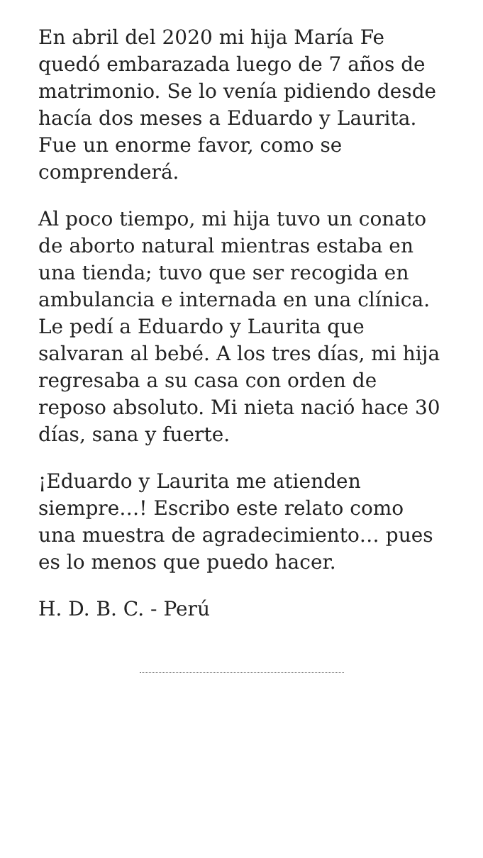En abril del 2020 mi hija María Fe quedó embarazada luego de 7 años de matrimonio. Se lo venía pidiendo desde hacía dos meses a Eduardo y Laurita. Fue un enorme favor, como se comprenderá.
Al poco tiempo, mi hija tuvo un conato de aborto natural mientras estaba en una tienda; tuvo que ser recogida en ambulancia e internada en una clínica. Le pedí a Eduardo y Laurita que salvaran al bebé. A los tres días, mi hija regresaba a su casa con orden de reposo absoluto. Mi nieta nació hace 30 días, sana y fuerte.
¡Eduardo y Laurita me atienden siempre…! Escribo este relato como una muestra de agradecimiento… pues es lo menos que puedo hacer.
H. D. B. C. - Perú